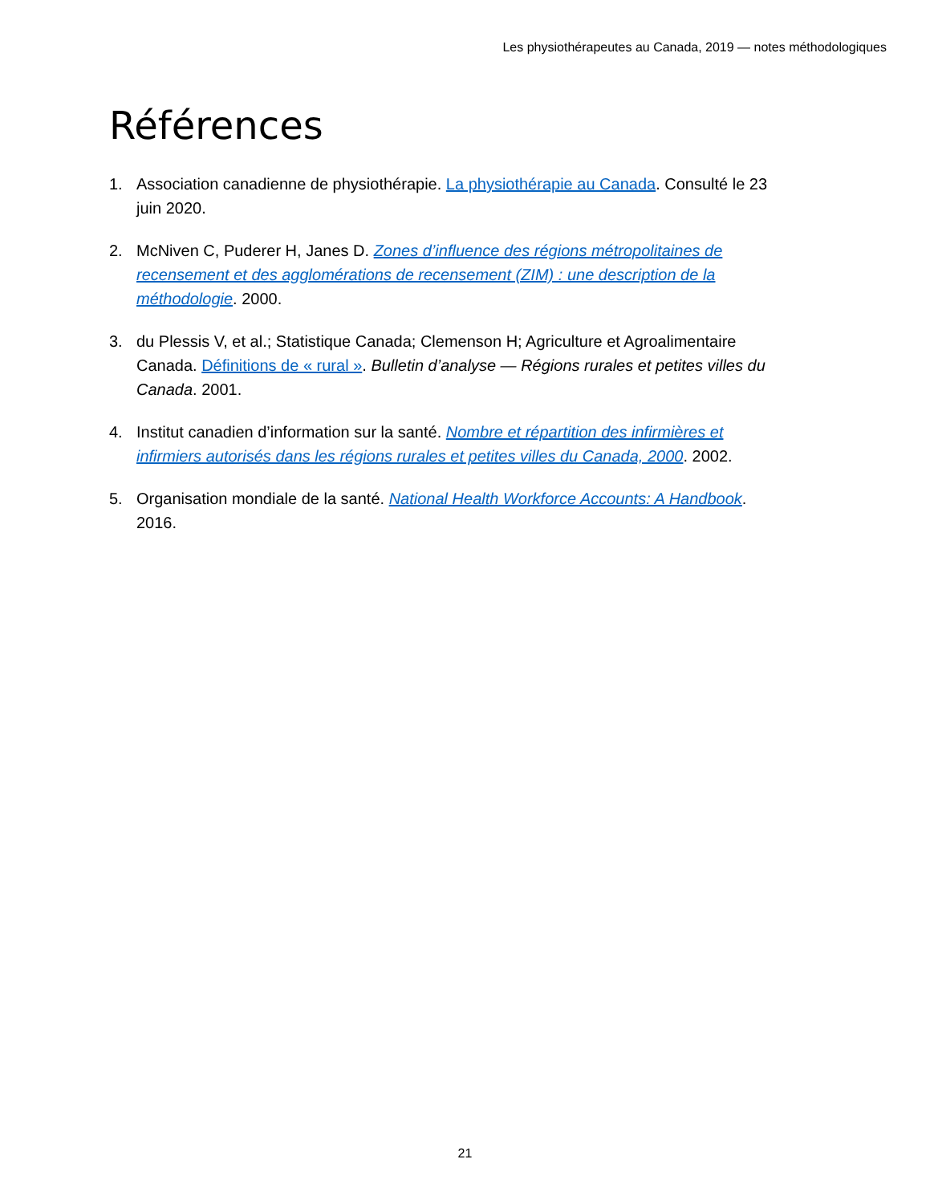Les physiothérapeutes au Canada, 2019 — notes méthodologiques
Références
1. Association canadienne de physiothérapie. La physiothérapie au Canada. Consulté le 23 juin 2020.
2. McNiven C, Puderer H, Janes D. Zones d’influence des régions métropolitaines de recensement et des agglomérations de recensement (ZIM) : une description de la méthodologie. 2000.
3. du Plessis V, et al.; Statistique Canada; Clemenson H; Agriculture et Agroalimentaire Canada. Définitions de « rural ». Bulletin d’analyse — Régions rurales et petites villes du Canada. 2001.
4. Institut canadien d’information sur la santé. Nombre et répartition des infirmières et infirmiers autorisés dans les régions rurales et petites villes du Canada, 2000. 2002.
5. Organisation mondiale de la santé. National Health Workforce Accounts: A Handbook. 2016.
21